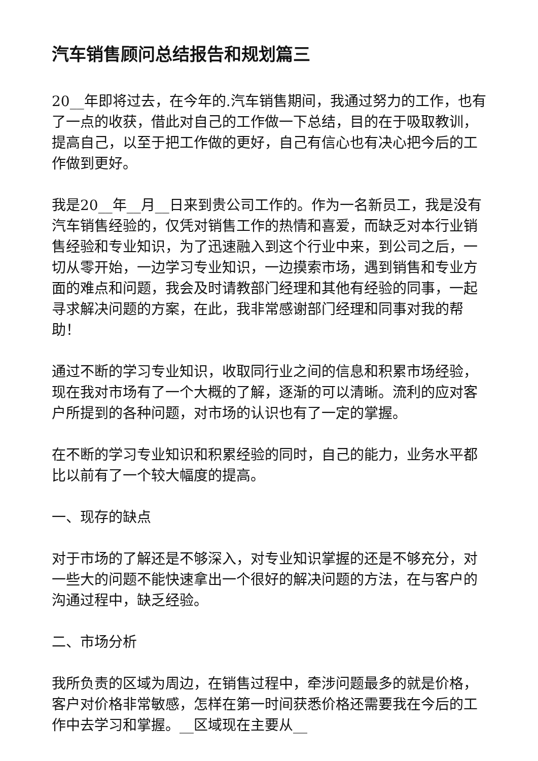汽车销售顾问总结报告和规划篇三
20__年即将过去，在今年的.汽车销售期间，我通过努力的工作，也有了一点的收获，借此对自己的工作做一下总结，目的在于吸取教训，提高自己，以至于把工作做的更好，自己有信心也有决心把今后的工作做到更好。
我是20__年__月__日来到贵公司工作的。作为一名新员工，我是没有汽车销售经验的，仅凭对销售工作的热情和喜爱，而缺乏对本行业销售经验和专业知识，为了迅速融入到这个行业中来，到公司之后，一切从零开始，一边学习专业知识，一边摸索市场，遇到销售和专业方面的难点和问题，我会及时请教部门经理和其他有经验的同事，一起寻求解决问题的方案，在此，我非常感谢部门经理和同事对我的帮助！
通过不断的学习专业知识，收取同行业之间的信息和积累市场经验，现在我对市场有了一个大概的了解，逐渐的可以清晰。流利的应对客户所提到的各种问题，对市场的认识也有了一定的掌握。
在不断的学习专业知识和积累经验的同时，自己的能力，业务水平都比以前有了一个较大幅度的提高。
一、现存的缺点
对于市场的了解还是不够深入，对专业知识掌握的还是不够充分，对一些大的问题不能快速拿出一个很好的解决问题的方法，在与客户的沟通过程中，缺乏经验。
二、市场分析
我所负责的区域为周边，在销售过程中，牵涉问题最多的就是价格，客户对价格非常敏感，怎样在第一时间获悉价格还需要我在今后的工作中去学习和掌握。__区域现在主要从__